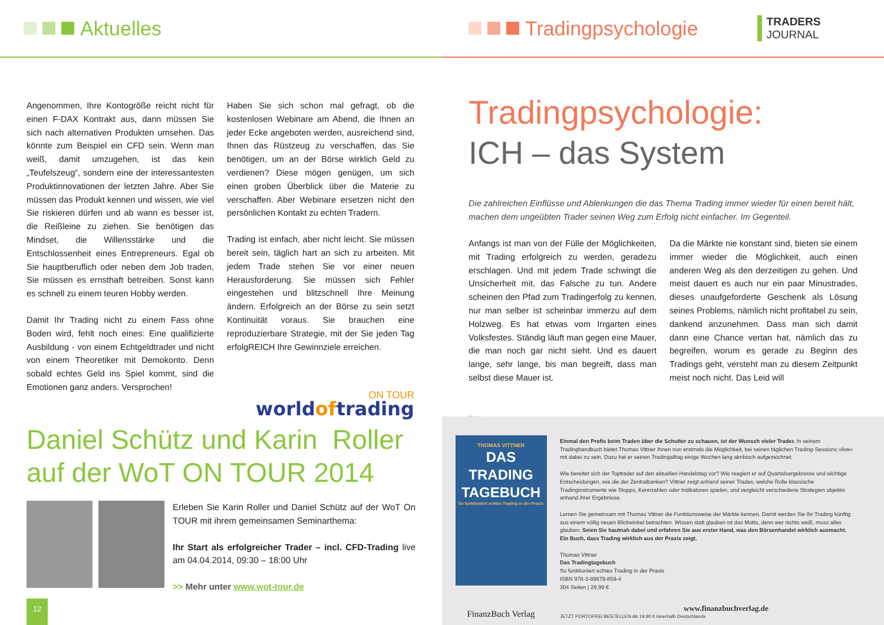Aktuelles
Angenommen, Ihre Kontogröße reicht nicht für einen F-DAX Kontrakt aus, dann müssen Sie sich nach alternativen Produkten umsehen. Das könnte zum Beispiel ein CFD sein. Wenn man weiß, damit umzugehen, ist das kein „Teufelszeug“, sondern eine der interessantesten Produktinnovationen der letzten Jahre. Aber Sie müssen das Produkt kennen und wissen, wie viel Sie riskieren dürfen und ab wann es besser ist, die Reißleine zu ziehen. Sie benötigen das Mindset, die Willensstärke und die Entschlossenheit eines Entrepreneurs. Egal ob Sie hauptberuflich oder neben dem Job traden, Sie müssen es ernsthaft betreiben. Sonst kann es schnell zu einem teuren Hobby werden.
Damit Ihr Trading nicht zu einem Fass ohne Boden wird, fehlt noch eines: Eine qualifizierte Ausbildung - von einem Echtgeldtrader und nicht von einem Theoretiker mit Demokonto. Denn sobald echtes Geld ins Spiel kommt, sind die Emotionen ganz anders. Versprochen!
Haben Sie sich schon mal gefragt, ob die kostenlosen Webinare am Abend, die Ihnen an jeder Ecke angeboten werden, ausreichend sind, Ihnen das Rüstzeug zu verschaffen, das Sie benötigen, um an der Börse wirklich Geld zu verdienen? Diese mögen genügen, um sich einen groben Überblick über die Materie zu verschaffen. Aber Webinare ersetzen nicht den persönlichen Kontakt zu echten Tradern.
Trading ist einfach, aber nicht leicht. Sie müssen bereit sein, täglich hart an sich zu arbeiten. Mit jedem Trade stehen Sie vor einer neuen Herausforderung. Sie müssen sich Fehler eingestehen und blitzschnell Ihre Meinung ändern. Erfolgreich an der Börse zu sein setzt Kontinuität voraus. Sie brauchen eine reproduzierbare Strategie, mit der Sie jeden Tag erfolgREICH Ihre Gewinnziele erreichen.
ON TOUR
worldoftrading
Daniel Schütz und Karin Roller
auf der WoT ON TOUR 2014
Erleben Sie Karin Roller und Daniel Schütz auf der WoT On TOUR mit ihrem gemeinsamen Seminarthema:
Ihr Start als erfolgreicher Trader – incl. CFD-Trading live am 04.04.2014, 09:30 – 18:00 Uhr
>> Mehr unter www.wot-tour.de
12
Tradingpsychologie TRADERS
JOURNAL
Tradingpsychologie:
ICH – das System
Die zahlreichen Einflüsse und Ablenkungen die das Thema Trading immer wieder für einen bereit hält, machen dem ungeübten Trader seinen Weg zum Erfolg nicht einfacher. Im Gegenteil.
Anfangs ist man von der Fülle der Möglichkeiten, mit Trading erfolgreich zu werden, geradezu erschlagen. Und mit jedem Trade schwingt die Unsicherheit mit, das Falsche zu tun. Andere scheinen den Pfad zum Tradingerfolg zu kennen, nur man selber ist scheinbar immerzu auf dem Holzweg. Es hat etwas vom Irrgarten eines Volksfestes. Ständig läuft man gegen eine Mauer, die man noch gar nicht sieht. Und es dauert lange, sehr lange, bis man begreift, dass man selbst diese Mauer ist.
Da die Märkte nie konstant sind, bieten sie einem immer wieder die Möglichkeit, auch einen anderen Weg als den derzeitigen zu gehen. Und meist dauert es auch nur ein paar Minustrades, dieses unaufgeforderte Geschenk als Lösung seines Problems, nämlich nicht profitabel zu sein, dankend anzunehmen. Dass man sich damit dann eine Chance vertan hat, nämlich das zu begreifen, worum es gerade zu Beginn des Tradings geht, versteht man zu diesem Zeitpunkt meist noch nicht. Das Leid will
Anzeige
THOMAS VITTNER
DAS TRADING TAGEBUCH
So funktioniert echtes Trading in der Praxis
FinanzBuch Verlag
Einmal den Profis beim Traden über die Schulter zu schauen, ist der Wunsch vieler Trader. In seinem Tradinghandbuch bietet Thomas Vittner Ihnen nun erstmals die Möglichkeit, bei seinen täglichen Trading-Sessions »live« mit dabei zu sein. Dazu hat er seinen Tradingalltag einige Wochen lang akribisch aufgezeichnet.
Wie bereitet sich der Toptrader auf den aktuellen Handelstag vor? Wie reagiert er auf Quartalsergebnisse und wichtige Entscheidungen, wie die der Zentralbanken? Vittner zeigt anhand seiner Trades, welche Rolle klassische Tradinginstrumente wie Stopps, Kennzahlen oder Indikatoren spielen, und vergleicht verschiedene Strategien objektiv anhand ihrer Ergebnisse.
Lernen Sie gemeinsam mit Thomas Vittner die Funktionsweise der Märkte kennen. Damit werden Sie Ihr Trading künftig aus einem völlig neuen Blickwinkel betrachten. Wissen statt glauben ist das Motto, denn wer nichts weiß, muss alles glauben. Seien Sie hautnah dabei und erfahren Sie aus erster Hand, was den Börsenhandel wirklich ausmacht. Ein Buch, dass Trading wirklich aus der Praxis zeigt.
Thomas Vittner
Das Tradingtagebuch
So funktioniert echtes Trading in der Praxis
ISBN 978-3-89879-859-4
304 Seiten | 29,99 €
www.finanzbuchverlag.de
JETZT PORTOFREI BESTELLEN Ab 19,90 € innerhalb Deutschlands